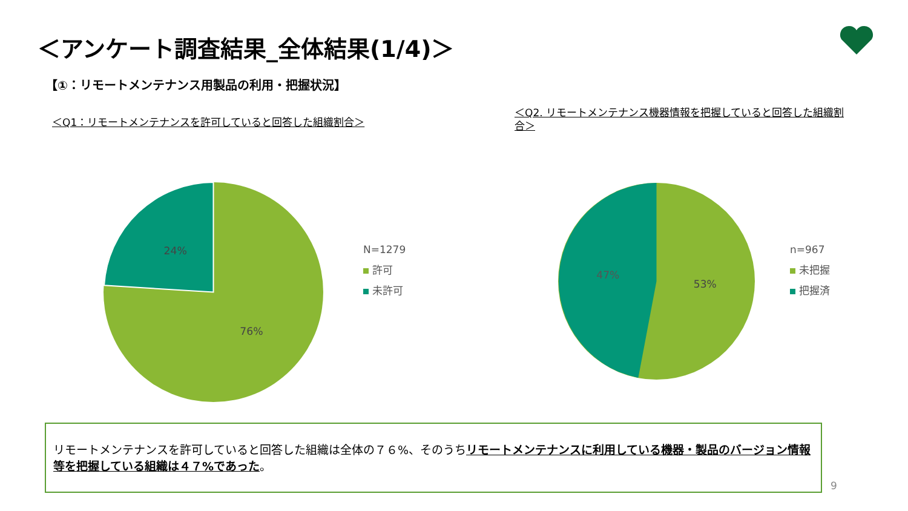＜アンケート調査結果_全体結果(1/4)＞
【①：リモートメンテナンス用製品の利用・把握状況】
＜Q1：リモートメンテナンスを許可していると回答した組織割合＞
＜Q2. リモートメンテナンス機器情報を把握していると回答した組織割合＞
24%
76%
N=1279
許可
未許可
47%
53%
n=967
未把握
把握済
リモートメンテナンスを許可していると回答した組織は全体の７６%、そのうちリモートメンテナンスに利用している機器・製品のバージョン情報等を把握している組織は４７%であった。
9